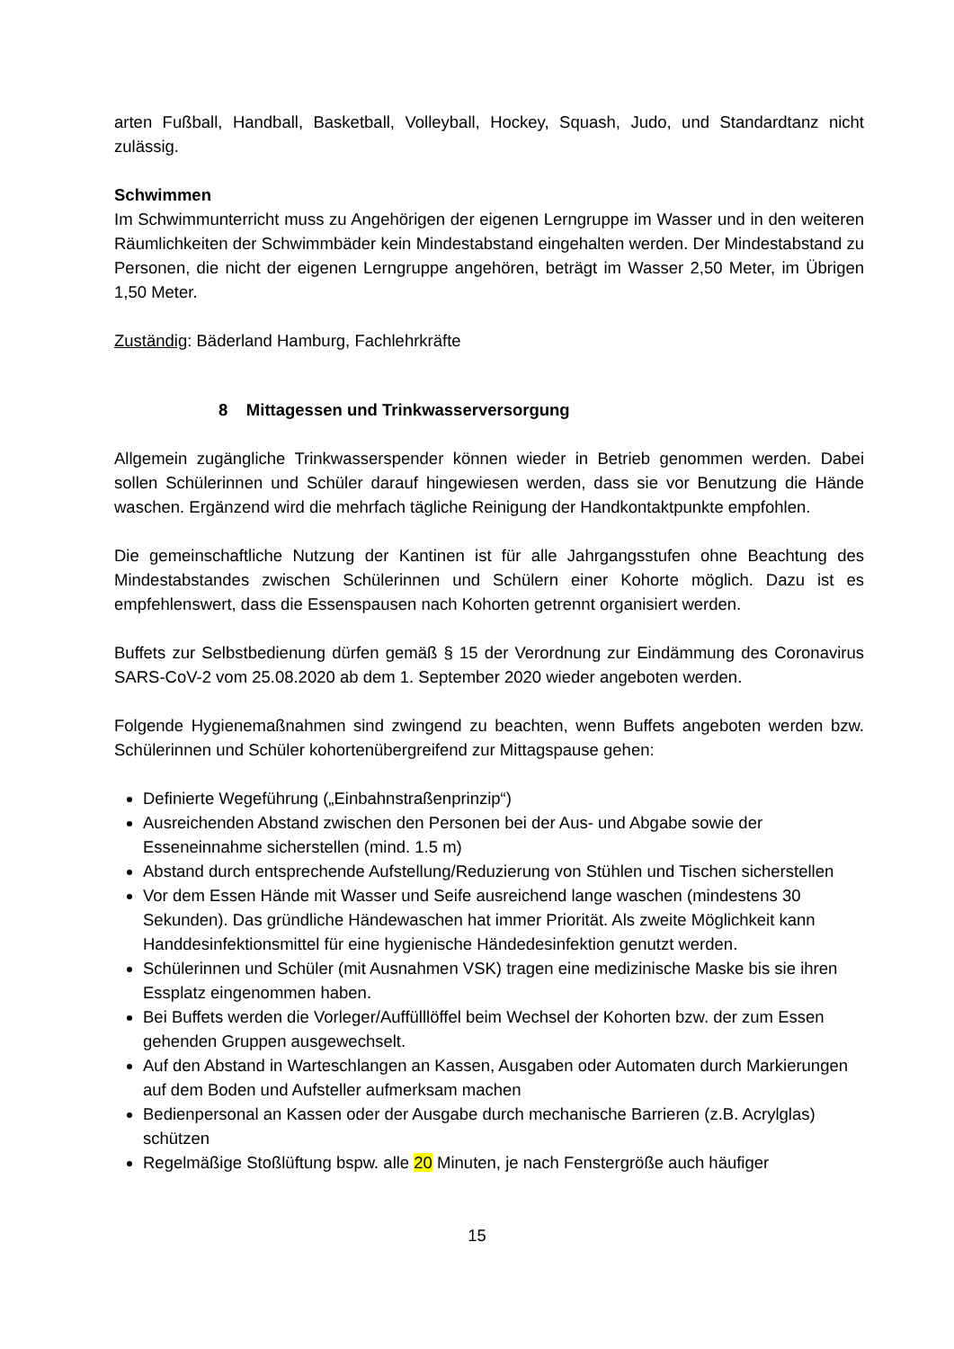arten Fußball, Handball, Basketball, Volleyball, Hockey, Squash, Judo, und Standardtanz nicht zulässig.
Schwimmen
Im Schwimmunterricht muss zu Angehörigen der eigenen Lerngruppe im Wasser und in den weiteren Räumlichkeiten der Schwimmbäder kein Mindestabstand eingehalten werden. Der Mindestabstand zu Personen, die nicht der eigenen Lerngruppe angehören, beträgt im Wasser 2,50 Meter, im Übrigen 1,50 Meter.
Zuständig: Bäderland Hamburg, Fachlehrkräfte
8 Mittagessen und Trinkwasserversorgung
Allgemein zugängliche Trinkwasserspender können wieder in Betrieb genommen werden. Dabei sollen Schülerinnen und Schüler darauf hingewiesen werden, dass sie vor Benutzung die Hände waschen. Ergänzend wird die mehrfach tägliche Reinigung der Handkontaktpunkte empfohlen.
Die gemeinschaftliche Nutzung der Kantinen ist für alle Jahrgangsstufen ohne Beachtung des Mindestabstandes zwischen Schülerinnen und Schülern einer Kohorte möglich. Dazu ist es empfehlenswert, dass die Essenspausen nach Kohorten getrennt organisiert werden.
Buffets zur Selbstbedienung dürfen gemäß § 15 der Verordnung zur Eindämmung des Coronavirus SARS-CoV-2 vom 25.08.2020 ab dem 1. September 2020 wieder angeboten werden.
Folgende Hygienemaßnahmen sind zwingend zu beachten, wenn Buffets angeboten werden bzw. Schülerinnen und Schüler kohortenübergreifend zur Mittagspause gehen:
Definierte Wegeführung („Einbahnstraßenprinzip“)
Ausreichenden Abstand zwischen den Personen bei der Aus- und Abgabe sowie der Esseneinnahme sicherstellen (mind. 1.5 m)
Abstand durch entsprechende Aufstellung/Reduzierung von Stühlen und Tischen sicherstellen
Vor dem Essen Hände mit Wasser und Seife ausreichend lange waschen (mindestens 30 Sekunden). Das gründliche Händewaschen hat immer Priorität. Als zweite Möglichkeit kann Handdesinfektionsmittel für eine hygienische Händedesinfektion genutzt werden.
Schülerinnen und Schüler (mit Ausnahmen VSK) tragen eine medizinische Maske bis sie ihren Essplatz eingenommen haben.
Bei Buffets werden die Vorleger/Auffülllöffel beim Wechsel der Kohorten bzw. der zum Essen gehenden Gruppen ausgewechselt.
Auf den Abstand in Warteschlangen an Kassen, Ausgaben oder Automaten durch Markierungen auf dem Boden und Aufsteller aufmerksam machen
Bedienpersonal an Kassen oder der Ausgabe durch mechanische Barrieren (z.B. Acrylglas) schützen
Regelmäßige Stoßlüftung bspw. alle 20 Minuten, je nach Fenstergröße auch häufiger
15